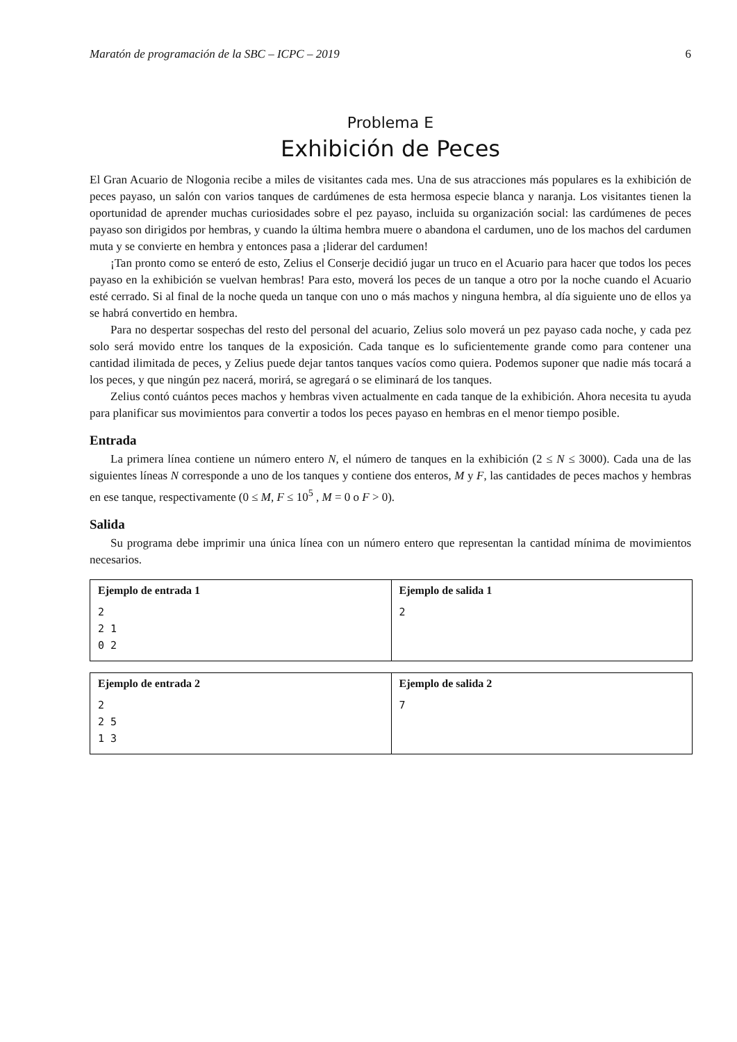Maratón de programación de la SBC – ICPC – 2019 6
Problema E
Exhibición de Peces
El Gran Acuario de Nlogonia recibe a miles de visitantes cada mes. Una de sus atracciones más populares es la exhibición de peces payaso, un salón con varios tanques de cardúmenes de esta hermosa especie blanca y naranja. Los visitantes tienen la oportunidad de aprender muchas curiosidades sobre el pez payaso, incluida su organización social: las cardúmenes de peces payaso son dirigidos por hembras, y cuando la última hembra muere o abandona el cardumen, uno de los machos del cardumen muta y se convierte en hembra y entonces pasa a ¡liderar del cardumen!
¡Tan pronto como se enteró de esto, Zelius el Conserje decidió jugar un truco en el Acuario para hacer que todos los peces payaso en la exhibición se vuelvan hembras! Para esto, moverá los peces de un tanque a otro por la noche cuando el Acuario esté cerrado. Si al final de la noche queda un tanque con uno o más machos y ninguna hembra, al día siguiente uno de ellos ya se habrá convertido en hembra.
Para no despertar sospechas del resto del personal del acuario, Zelius solo moverá un pez payaso cada noche, y cada pez solo será movido entre los tanques de la exposición. Cada tanque es lo suficientemente grande como para contener una cantidad ilimitada de peces, y Zelius puede dejar tantos tanques vacíos como quiera. Podemos suponer que nadie más tocará a los peces, y que ningún pez nacerá, morirá, se agregará o se eliminará de los tanques.
Zelius contó cuántos peces machos y hembras viven actualmente en cada tanque de la exhibición. Ahora necesita tu ayuda para planificar sus movimientos para convertir a todos los peces payaso en hembras en el menor tiempo posible.
Entrada
La primera línea contiene un número entero N, el número de tanques en la exhibición (2 ≤ N ≤ 3000). Cada una de las siguientes líneas N corresponde a uno de los tanques y contiene dos enteros, M y F, las cantidades de peces machos y hembras en ese tanque, respectivamente (0 ≤ M, F ≤ 10<sup>5</sup> , M = 0 o F > 0).
Salida
Su programa debe imprimir una única línea con un número entero que representan la cantidad mínima de movimientos necesarios.
| Ejemplo de entrada 1 2 2 1 0 2 | Ejemplo de salida 1 2 |
| Ejemplo de entrada 2 2 2 5 1 3 | Ejemplo de salida 2 7 |